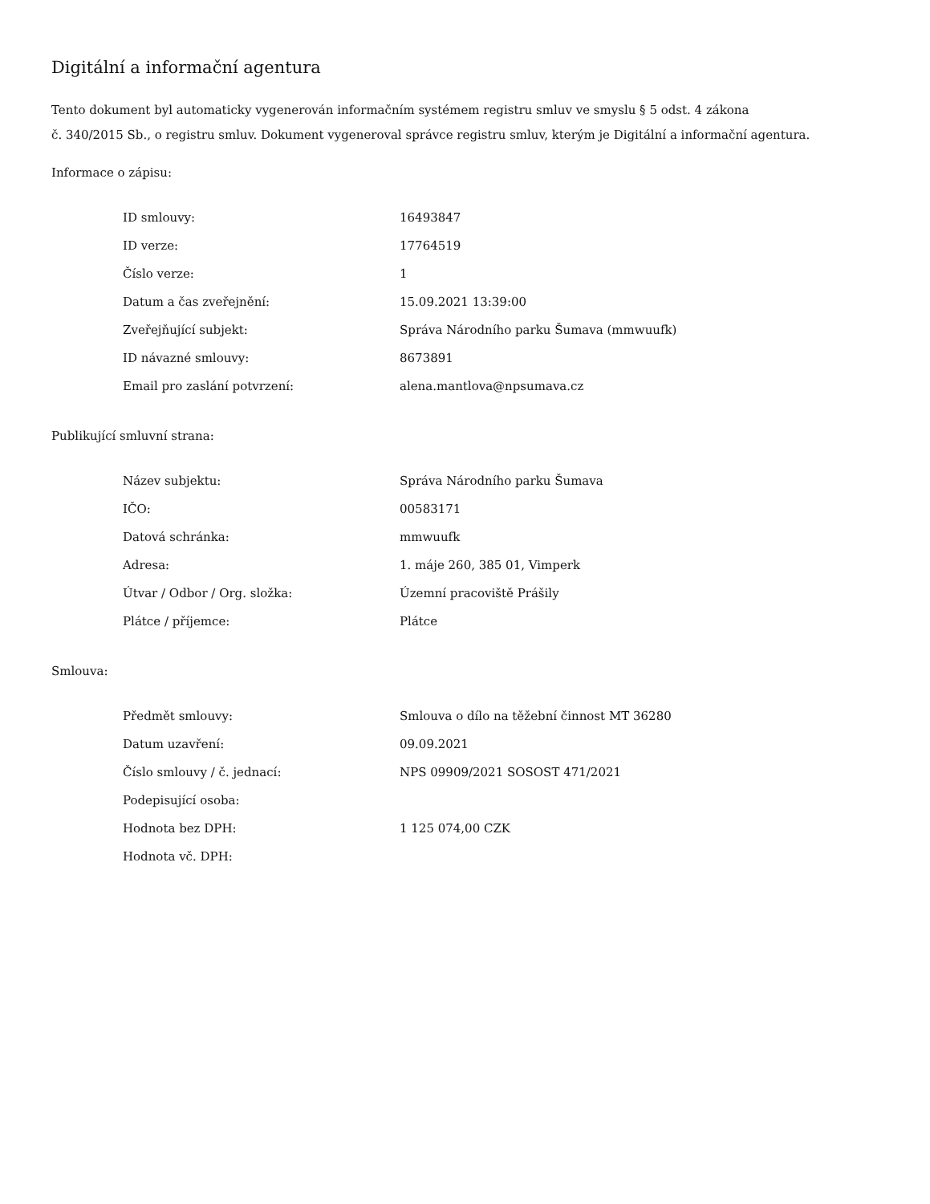Digitální a informační agentura
Tento dokument byl automaticky vygenerován informačním systémem registru smluv ve smyslu § 5 odst. 4 zákona
č. 340/2015 Sb., o registru smluv. Dokument vygeneroval správce registru smluv, kterým je Digitální a informační agentura.
Informace o zápisu:
| ID smlouvy: | 16493847 |
| ID verze: | 17764519 |
| Číslo verze: | 1 |
| Datum a čas zveřejnění: | 15.09.2021 13:39:00 |
| Zveřejňující subjekt: | Správa Národního parku Šumava (mmwuufk) |
| ID návazné smlouvy: | 8673891 |
| Email pro zaslání potvrzení: | alena.mantlova@npsumava.cz |
Publikující smluvní strana:
| Název subjektu: | Správa Národního parku Šumava |
| IČO: | 00583171 |
| Datová schránka: | mmwuufk |
| Adresa: | 1. máje 260, 385 01, Vimperk |
| Útvar / Odbor / Org. složka: | Územní pracoviště Prášily |
| Plátce / příjemce: | Plátce |
Smlouva:
| Předmět smlouvy: | Smlouva o dílo na těžební činnost MT 36280 |
| Datum uzavření: | 09.09.2021 |
| Číslo smlouvy / č. jednací: | NPS 09909/2021 SOSOST 471/2021 |
| Podepisující osoba: | |
| Hodnota bez DPH: | 1 125 074,00 CZK |
| Hodnota vč. DPH: | |